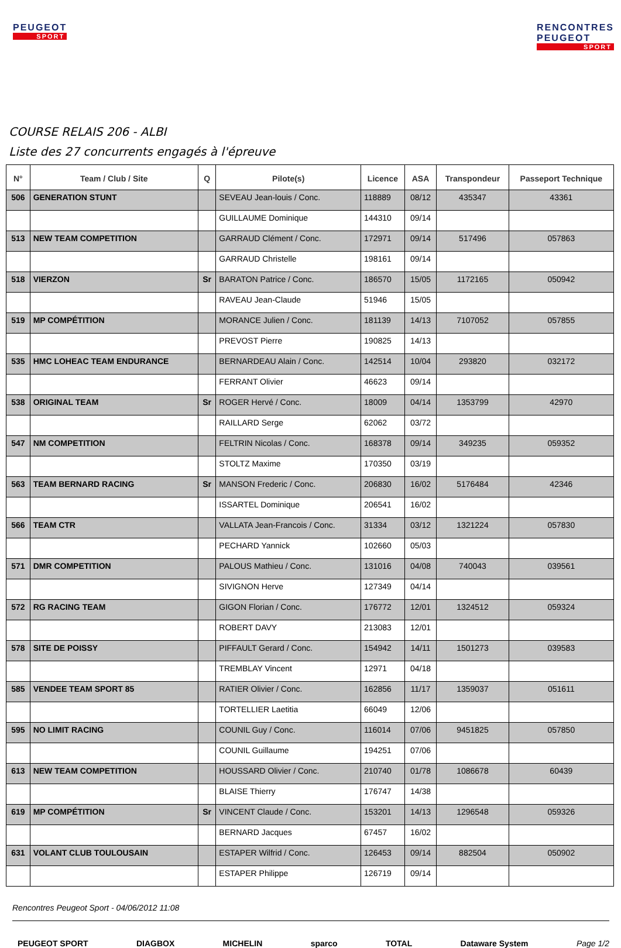PEUGEOT
SPORT
RENCONTRES
PEUGEOT
SPORT
COURSE RELAIS 206 - ALBI
Liste des 27 concurrents engagés à l'épreuve
| N° | Team / Club / Site | Q | Pilote(s) | Licence | ASA | Transpondeur | Passeport Technique |
| --- | --- | --- | --- | --- | --- | --- | --- |
| 506 | GENERATION STUNT | | SEVEAU Jean-louis / Conc. | 118889 | 08/12 | 435347 | 43361 |
| | | | GUILLAUME Dominique | 144310 | 09/14 | | |
| 513 | NEW TEAM COMPETITION | | GARRAUD Clément / Conc. | 172971 | 09/14 | 517496 | 057863 |
| | | | GARRAUD Christelle | 198161 | 09/14 | | |
| 518 | VIERZON | Sr | BARATON Patrice / Conc. | 186570 | 15/05 | 1172165 | 050942 |
| | | | RAVEAU Jean-Claude | 51946 | 15/05 | | |
| 519 | MP COMPÉTITION | | MORANCE Julien / Conc. | 181139 | 14/13 | 7107052 | 057855 |
| | | | PREVOST Pierre | 190825 | 14/13 | | |
| 535 | HMC LOHEAC TEAM ENDURANCE | | BERNARDEAU Alain / Conc. | 142514 | 10/04 | 293820 | 032172 |
| | | | FERRANT Olivier | 46623 | 09/14 | | |
| 538 | ORIGINAL TEAM | Sr | ROGER Hervé / Conc. | 18009 | 04/14 | 1353799 | 42970 |
| | | | RAILLARD Serge | 62062 | 03/72 | | |
| 547 | NM COMPETITION | | FELTRIN Nicolas / Conc. | 168378 | 09/14 | 349235 | 059352 |
| | | | STOLTZ Maxime | 170350 | 03/19 | | |
| 563 | TEAM BERNARD RACING | Sr | MANSON Frederic / Conc. | 206830 | 16/02 | 5176484 | 42346 |
| | | | ISSARTEL Dominique | 206541 | 16/02 | | |
| 566 | TEAM CTR | | VALLATA Jean-Francois / Conc. | 31334 | 03/12 | 1321224 | 057830 |
| | | | PECHARD Yannick | 102660 | 05/03 | | |
| 571 | DMR COMPETITION | | PALOUS Mathieu / Conc. | 131016 | 04/08 | 740043 | 039561 |
| | | | SIVIGNON Herve | 127349 | 04/14 | | |
| 572 | RG RACING TEAM | | GIGON Florian / Conc. | 176772 | 12/01 | 1324512 | 059324 |
| | | | ROBERT DAVY | 213083 | 12/01 | | |
| 578 | SITE DE POISSY | | PIFFAULT Gerard / Conc. | 154942 | 14/11 | 1501273 | 039583 |
| | | | TREMBLAY Vincent | 12971 | 04/18 | | |
| 585 | VENDEE TEAM SPORT 85 | | RATIER Olivier / Conc. | 162856 | 11/17 | 1359037 | 051611 |
| | | | TORTELLIER Laetitia | 66049 | 12/06 | | |
| 595 | NO LIMIT RACING | | COUNIL Guy / Conc. | 116014 | 07/06 | 9451825 | 057850 |
| | | | COUNIL Guillaume | 194251 | 07/06 | | |
| 613 | NEW TEAM COMPETITION | | HOUSSARD Olivier / Conc. | 210740 | 01/78 | 1086678 | 60439 |
| | | | BLAISE Thierry | 176747 | 14/38 | | |
| 619 | MP COMPÉTITION | Sr | VINCENT Claude / Conc. | 153201 | 14/13 | 1296548 | 059326 |
| | | | BERNARD Jacques | 67457 | 16/02 | | |
| 631 | VOLANT CLUB TOULOUSAIN | | ESTAPER Wilfrid / Conc. | 126453 | 09/14 | 882504 | 050902 |
| | | | ESTAPER Philippe | 126719 | 09/14 | | |
Rencontres Peugeot Sport - 04/06/2012 11:08
PEUGEOT SPORT DIAGBOX MICHELIN sparco TOTAL Dataware System Page 1/2